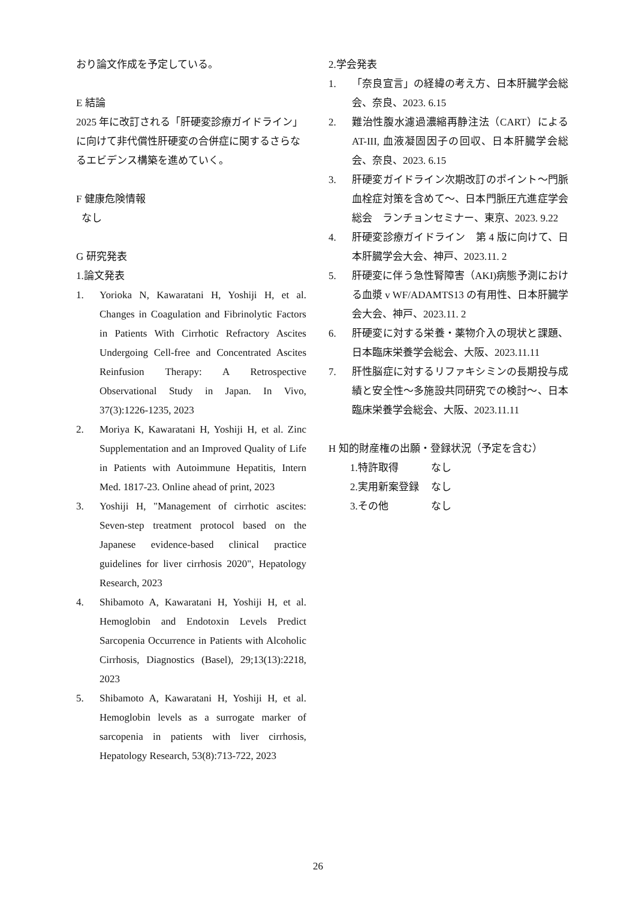おり論文作成を予定している。
E 結論
2025 年に改訂される「肝硬変診療ガイドライン」に向けて非代償性肝硬変の合併症に関するさらなるエビデンス構築を進めていく。
F 健康危険情報
なし
G 研究発表
1.論文発表
1. Yorioka N, Kawaratani H, Yoshiji H, et al. Changes in Coagulation and Fibrinolytic Factors in Patients With Cirrhotic Refractory Ascites Undergoing Cell-free and Concentrated Ascites Reinfusion Therapy: A Retrospective Observational Study in Japan. In Vivo, 37(3):1226-1235, 2023
2. Moriya K, Kawaratani H, Yoshiji H, et al. Zinc Supplementation and an Improved Quality of Life in Patients with Autoimmune Hepatitis, Intern Med. 1817-23. Online ahead of print, 2023
3. Yoshiji H, "Management of cirrhotic ascites: Seven-step treatment protocol based on the Japanese evidence-based clinical practice guidelines for liver cirrhosis 2020", Hepatology Research, 2023
4. Shibamoto A, Kawaratani H, Yoshiji H, et al. Hemoglobin and Endotoxin Levels Predict Sarcopenia Occurrence in Patients with Alcoholic Cirrhosis, Diagnostics (Basel), 29;13(13):2218, 2023
5. Shibamoto A, Kawaratani H, Yoshiji H, et al. Hemoglobin levels as a surrogate marker of sarcopenia in patients with liver cirrhosis, Hepatology Research, 53(8):713-722, 2023
2.学会発表
1. 「奈良宣言」の経緯の考え方、日本肝臓学会総会、奈良、2023. 6.15
2. 難治性腹水濾過濃縮再静注法（CART）による AT-III, 血液凝固因子の回収、日本肝臓学会総会、奈良、2023. 6.15
3. 肝硬変ガイドライン次期改訂のポイント～門脈血栓症対策を含めて～、日本門脈圧亢進症学会総会　ランチョンセミナー、東京、2023. 9.22
4. 肝硬変診療ガイドライン　第 4 版に向けて、日本肝臓学会大会、神戸、2023.11. 2
5. 肝硬変に伴う急性腎障害（AKI)病態予測における血漿 v WF/ADAMTS13 の有用性、日本肝臓学会大会、神戸、2023.11. 2
6. 肝硬変に対する栄養・薬物介入の現状と課題、日本臨床栄養学会総会、大阪、2023.11.11
7. 肝性脳症に対するリファキシミンの長期投与成績と安全性～多施設共同研究での検討～、日本臨床栄養学会総会、大阪、2023.11.11
H 知的財産権の出願・登録状況（予定を含む）
| 1.特許取得 | なし |
| 2.実用新案登録 | なし |
| 3.その他 | なし |
26